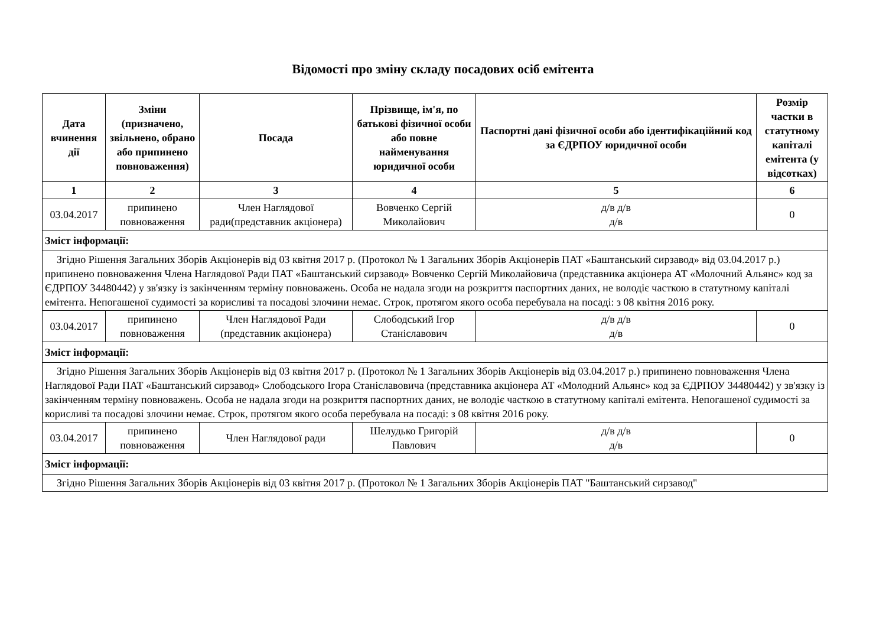Відомості про зміну складу посадових осіб емітента
| Дата вчинення дії | Зміни (призначено, звільнено, обрано або припинено повноваження) | Посада | Прізвище, ім'я, по батькові фізичної особи або повне найменування юридичної особи | Паспортні дані фізичної особи або ідентифікаційний код за ЄДРПОУ юридичної особи | Розмір частки в статутному капіталі емітента (у відсотках) |
| --- | --- | --- | --- | --- | --- |
| 1 | 2 | 3 | 4 | 5 | 6 |
| 03.04.2017 | припинено повноваження | Член Наглядової ради(представник акціонера) | Вовченко Сергій Миколайович | д/в д/в д/в | 0 |
| Зміст інформації: | | | | | |
| Згідно Рішення Загальних Зборів Акціонерів від 03 квітня 2017 р. (Протокол № 1 Загальних Зборів Акціонерів ПАТ «Баштанський сирзавод» від 03.04.2017 р.) припинено повноваження Члена Наглядової Ради ПАТ «Баштанський сирзавод» Вовченко Сергій Миколайовича (представника акціонера АТ «Молочний Альянс» код за ЄДРПОУ 34480442) у зв'язку із закінченням терміну повноважень. Особа не надала згоди на розкриття паспортних даних, не володіє часткою в статутному капіталі емітента. Непогашеної судимості за корисливі та посадові злочини немає. Строк, протягом якого особа перебувала на посаді: з 08 квітня 2016 року. | | | | | |
| 03.04.2017 | припинено повноваження | Член Наглядової Ради (представник акціонера) | Слободський Ігор Станіславович | д/в д/в д/в | 0 |
| Зміст інформації: | | | | | |
| Згідно Рішення Загальних Зборів Акціонерів від 03 квітня 2017 р. (Протокол № 1 Загальних Зборів Акціонерів від 03.04.2017 р.) припинено повноваження Члена Наглядової Ради ПАТ «Баштанський сирзавод» Слободського Ігора Станіславовича (представника акціонера АТ «Молодний Альянс» код за ЄДРПОУ 34480442) у зв'язку із закінченням терміну повноважень. Особа не надала згоди на розкриття паспортних даних, не володіє часткою в статутному капіталі емітента. Непогашеної судимості за корисливі та посадові злочини немає. Строк, протягом якого особа перебувала на посаді: з 08 квітня 2016 року. | | | | | |
| 03.04.2017 | припинено повноваження | Член Наглядової ради | Шелудько Григорій Павлович | д/в д/в д/в | 0 |
| Зміст інформації: | | | | | |
| Згідно Рішення Загальних Зборів Акціонерів від 03 квітня 2017 р. (Протокол № 1 Загальних Зборів Акціонерів ПАТ "Баштанський сирзавод" | | | | | |